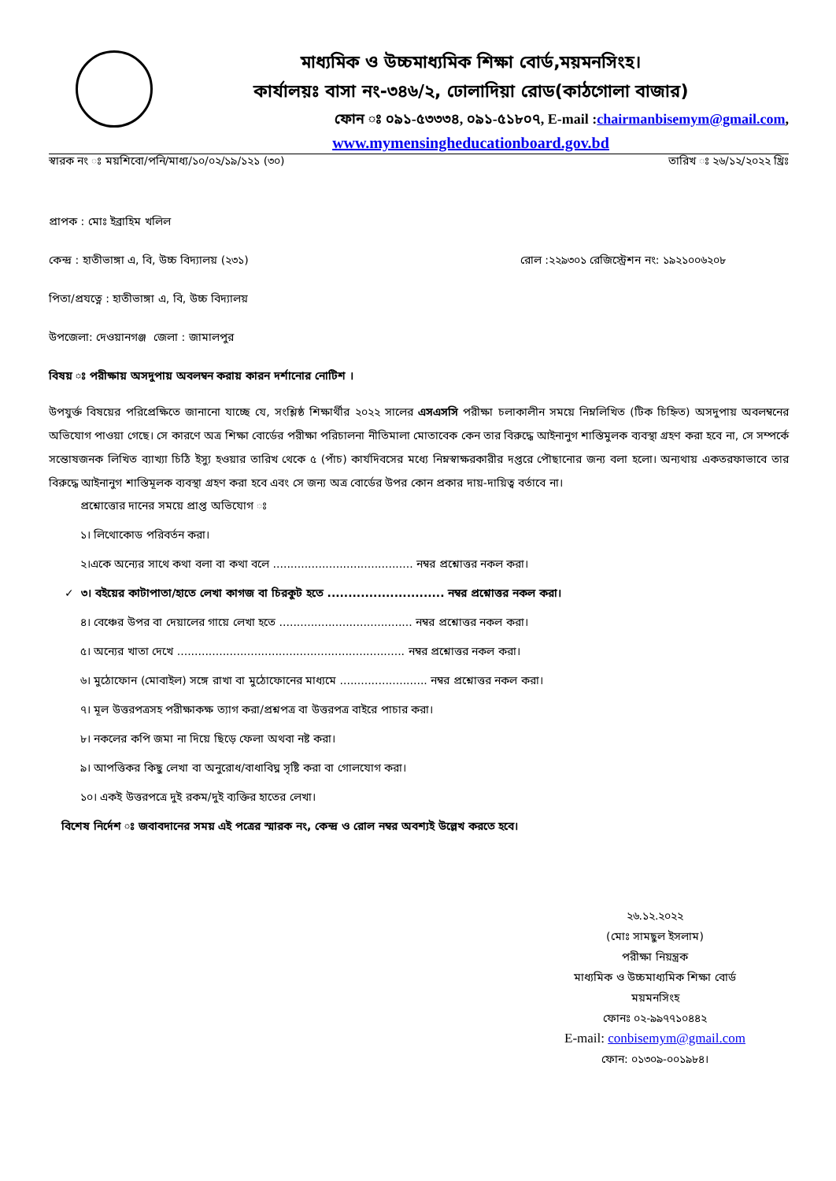মাধ্যমিক ও উচ্চমাধ্যমিক শিক্ষা বোর্ড,ময়মনসিংহ।
কার্যালয়ঃ বাসা নং-৩৪৬/২, ঢোলাদিয়া রোড(কাঠগোলা বাজার)
ফোন ঃ ০৯১-৫৩৩৩৪, ০৯১-৫১৮০৭, E-mail :chairmanbisemym@gmail.com,
www.mymensingheducationboard.gov.bd
স্বারক নং ঃ ময়শিবো/পনি/মাধ্য/১০/০২/১৯/১২১ (৩০) তারিখ ঃ ২৬/১২/২০২২ খ্রিঃ
প্রাপক : মোঃ ইব্রাহিম খলিল
কেন্দ্র : হাতীভাঙ্গা এ, বি, উচ্চ বিদ্যালয় (২৩১) রোল :২২৯৩০১ রেজিস্ট্রেশন নং: ১৯২১০০৬২০৮
পিতা/প্রযত্নে : হাতীভাঙ্গা এ, বি, উচ্চ বিদ্যালয়
উপজেলা: দেওয়ানগঞ্জ জেলা : জামালপুর
বিষয় ঃ পরীক্ষায় অসদুপায় অবলম্বন করায় কারন দর্শানোর নোটিশ ।
উপযুর্ক্ত বিষয়ের পরিপ্রেক্ষিতে জানানো যাচ্ছে যে, সংশ্লিষ্ঠ শিক্ষার্থীর ২০২২ সালের এসএসসি পরীক্ষা চলাকালীন সময়ে নিম্নলিখিত (টিক চিহ্নিত) অসদুপায় অবলম্বনের অভিযোগ পাওয়া গেছে। সে কারণে অত্র শিক্ষা বোর্ডের পরীক্ষা পরিচালনা নীতিমালা মোতাবেক কেন তার বিরুদ্ধে আইনানুগ শাস্তিমুলক ব্যবস্থা গ্রহণ করা হবে না, সে সম্পর্কে সন্তোষজনক লিখিত ব্যাখ্যা চিঠি ইস্যু হওয়ার তারিখ থেকে ৫ (পাঁচ) কার্যদিবসের মধ্যে নিম্নস্বাক্ষরকারীর দপ্তরে পৌছানোর জন্য বলা হলো। অন্যথায় একতরফাভাবে তার বিরুদ্ধে আইনানুগ শাস্তিমূলক ব্যবস্থা গ্রহণ করা হবে এবং সে জন্য অত্র বোর্ডের উপর কোন প্রকার দায়-দায়িত্ব বর্তাবে না।
প্রশ্নোত্তোর দানের সময়ে প্রাপ্ত অভিযোগ ঃ
১। লিথোকোড পরিবর্তন করা।
২।একে অন্যের সাথে কথা বলা বা কথা বলে ........................................ নম্বর প্রশ্নোত্তর নকল করা।
✓ ৩। বইয়ের কাটাপাতা/হাতে লেখা কাগজ বা চিরকুট হতে ............................ নম্বর প্রশ্নোত্তর নকল করা।
৪। বেঞ্চের উপর বা দেয়ালের গায়ে লেখা হতে ...................................... নম্বর প্রশ্নোত্তর নকল করা।
৫। অন্যের খাতা দেখে ................................................................. নম্বর প্রশ্নোত্তর নকল করা।
৬। মুঠোফোন (মোবাইল) সঙ্গে রাখা বা মুঠোফোনের মাধ্যমে ......................... নম্বর প্রশ্নোত্তর নকল করা।
৭। মূল উত্তরপত্রসহ পরীক্ষাকক্ষ ত্যাগ করা/প্রশ্নপত্র বা উত্তরপত্র বাইরে পাচার করা।
৮। নকলের কপি জমা না দিয়ে ছিড়ে ফেলা অথবা নষ্ট করা।
৯। আপত্তিকর কিছু লেখা বা অনুরোধ/বাধাবিঘ্ন সৃষ্টি করা বা গোলযোগ করা।
১০। একই উত্তরপত্রে দুই রকম/দুই ব্যক্তির হাতের লেখা।
বিশেষ নির্দেশ ঃ জবাবদানের সময় এই পত্রের স্মারক নং, কেন্দ্র ও রোল নম্বর অবশ্যই উল্লেখ করতে হবে।
২৬.১২.২০২২
(মোঃ সামছুল ইসলাম)
পরীক্ষা নিয়ন্ত্রক
মাধ্যমিক ও উচ্চমাধ্যমিক শিক্ষা বোর্ড
ময়মনসিংহ
ফোনঃ ০২-৯৯৭৭১০৪৪২
E-mail: conbisemym@gmail.com
ফোন: ০১৩০৯-০০১৯৮৪।